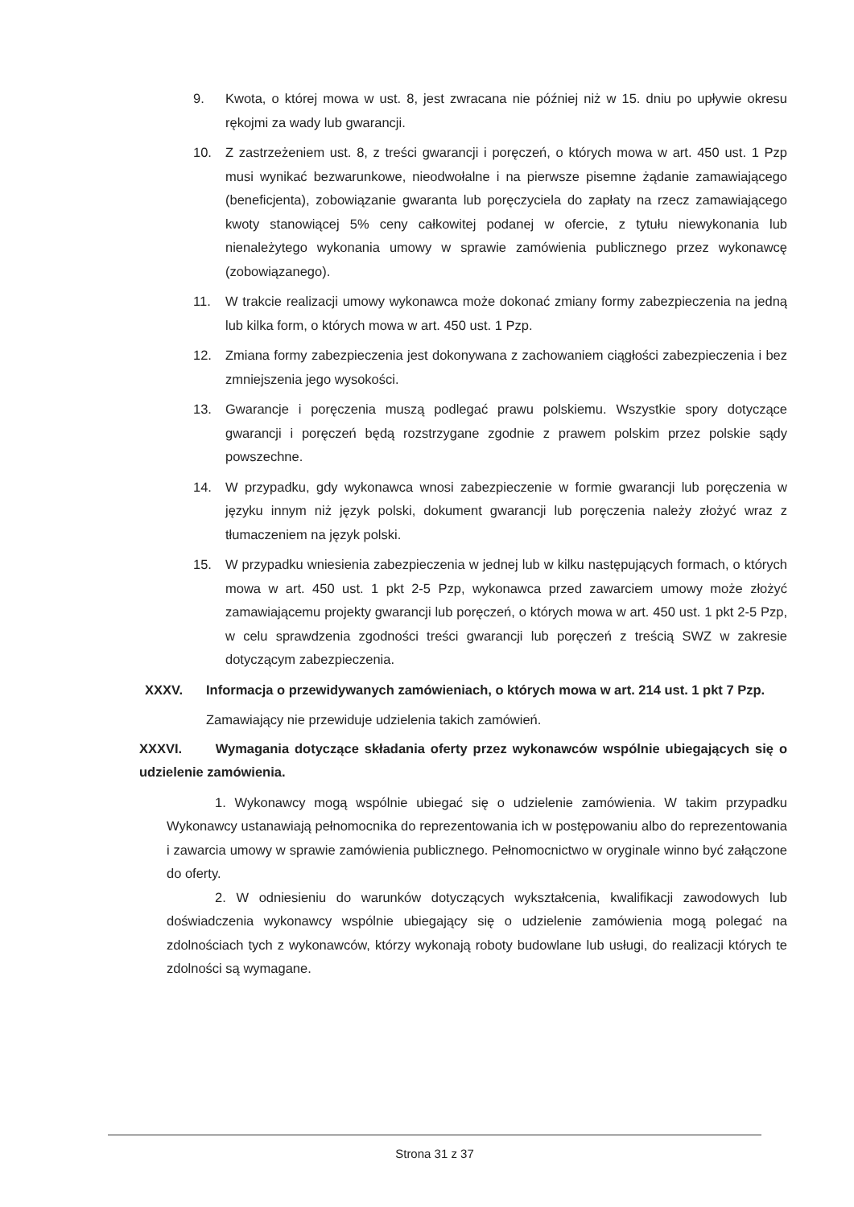9. Kwota, o której mowa w ust. 8, jest zwracana nie później niż w 15. dniu po upływie okresu rękojmi za wady lub gwarancji.
10. Z zastrzeżeniem ust. 8, z treści gwarancji i poręczeń, o których mowa w art. 450 ust. 1 Pzp musi wynikać bezwarunkowe, nieodwołalne i na pierwsze pisemne żądanie zamawiającego (beneficjenta), zobowiązanie gwaranta lub poręczyciela do zapłaty na rzecz zamawiającego kwoty stanowiącej 5% ceny całkowitej podanej w ofercie, z tytułu niewykonania lub nienależytego wykonania umowy w sprawie zamówienia publicznego przez wykonawcę (zobowiązanego).
11. W trakcie realizacji umowy wykonawca może dokonać zmiany formy zabezpieczenia na jedną lub kilka form, o których mowa w art. 450 ust. 1 Pzp.
12. Zmiana formy zabezpieczenia jest dokonywana z zachowaniem ciągłości zabezpieczenia i bez zmniejszenia jego wysokości.
13. Gwarancje i poręczenia muszą podlegać prawu polskiemu. Wszystkie spory dotyczące gwarancji i poręczeń będą rozstrzygane zgodnie z prawem polskim przez polskie sądy powszechne.
14. W przypadku, gdy wykonawca wnosi zabezpieczenie w formie gwarancji lub poręczenia w języku innym niż język polski, dokument gwarancji lub poręczenia należy złożyć wraz z tłumaczeniem na język polski.
15. W przypadku wniesienia zabezpieczenia w jednej lub w kilku następujących formach, o których mowa w art. 450 ust. 1 pkt 2-5 Pzp, wykonawca przed zawarciem umowy może złożyć zamawiającemu projekty gwarancji lub poręczeń, o których mowa w art. 450 ust. 1 pkt 2-5 Pzp, w celu sprawdzenia zgodności treści gwarancji lub poręczeń z treścią SWZ w zakresie dotyczącym zabezpieczenia.
XXXV. Informacja o przewidywanych zamówieniach, o których mowa w art. 214 ust. 1 pkt 7 Pzp.
Zamawiający nie przewiduje udzielenia takich zamówień.
XXXVI. Wymagania dotyczące składania oferty przez wykonawców wspólnie ubiegających się o udzielenie zamówienia.
1. Wykonawcy mogą wspólnie ubiegać się o udzielenie zamówienia. W takim przypadku Wykonawcy ustanawiają pełnomocnika do reprezentowania ich w postępowaniu albo do reprezentowania i zawarcia umowy w sprawie zamówienia publicznego. Pełnomocnictwo w oryginale winno być załączone do oferty.
2. W odniesieniu do warunków dotyczących wykształcenia, kwalifikacji zawodowych lub doświadczenia wykonawcy wspólnie ubiegający się o udzielenie zamówienia mogą polegać na zdolnościach tych z wykonawców, którzy wykonają roboty budowlane lub usługi, do realizacji których te zdolności są wymagane.
Strona 31 z 37